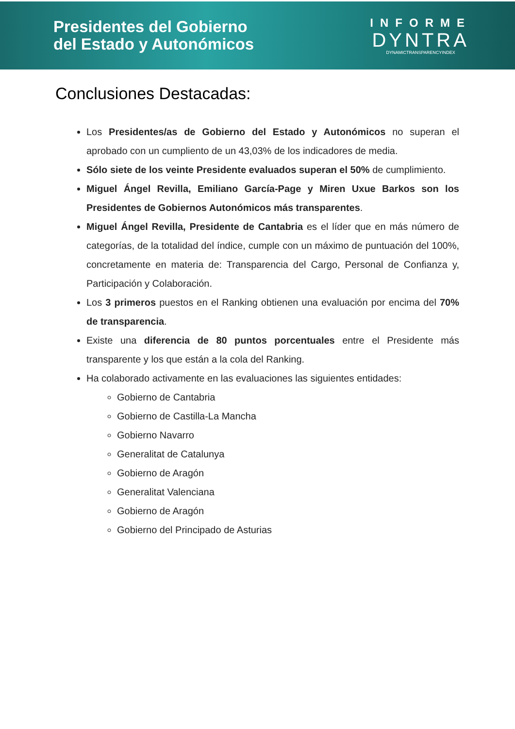Presidentes del Gobierno
del Estado y Autonómicos
INFORME
DYNTRA
DYNAMICTRANSPARENCYINDEX
Conclusiones Destacadas:
Los Presidentes/as de Gobierno del Estado y Autonómicos no superan el aprobado con un cumpliento de un 43,03% de los indicadores de media.
Sólo siete de los veinte Presidente evaluados superan el 50% de cumplimiento.
Miguel Ángel Revilla, Emiliano García-Page y Miren Uxue Barkos son los Presidentes de Gobiernos Autonómicos más transparentes.
Miguel Ángel Revilla, Presidente de Cantabria es el líder que en más número de categorías, de la totalidad del índice, cumple con un máximo de puntuación del 100%, concretamente en materia de: Transparencia del Cargo, Personal de Confianza y, Participación y Colaboración.
Los 3 primeros puestos en el Ranking obtienen una evaluación por encima del 70% de transparencia.
Existe una diferencia de 80 puntos porcentuales entre el Presidente más transparente y los que están a la cola del Ranking.
Ha colaborado activamente en las evaluaciones las siguientes entidades:
Gobierno de Cantabria
Gobierno de Castilla-La Mancha
Gobierno Navarro
Generalitat de Catalunya
Gobierno de Aragón
Generalitat Valenciana
Gobierno de Aragón
Gobierno del Principado de Asturias